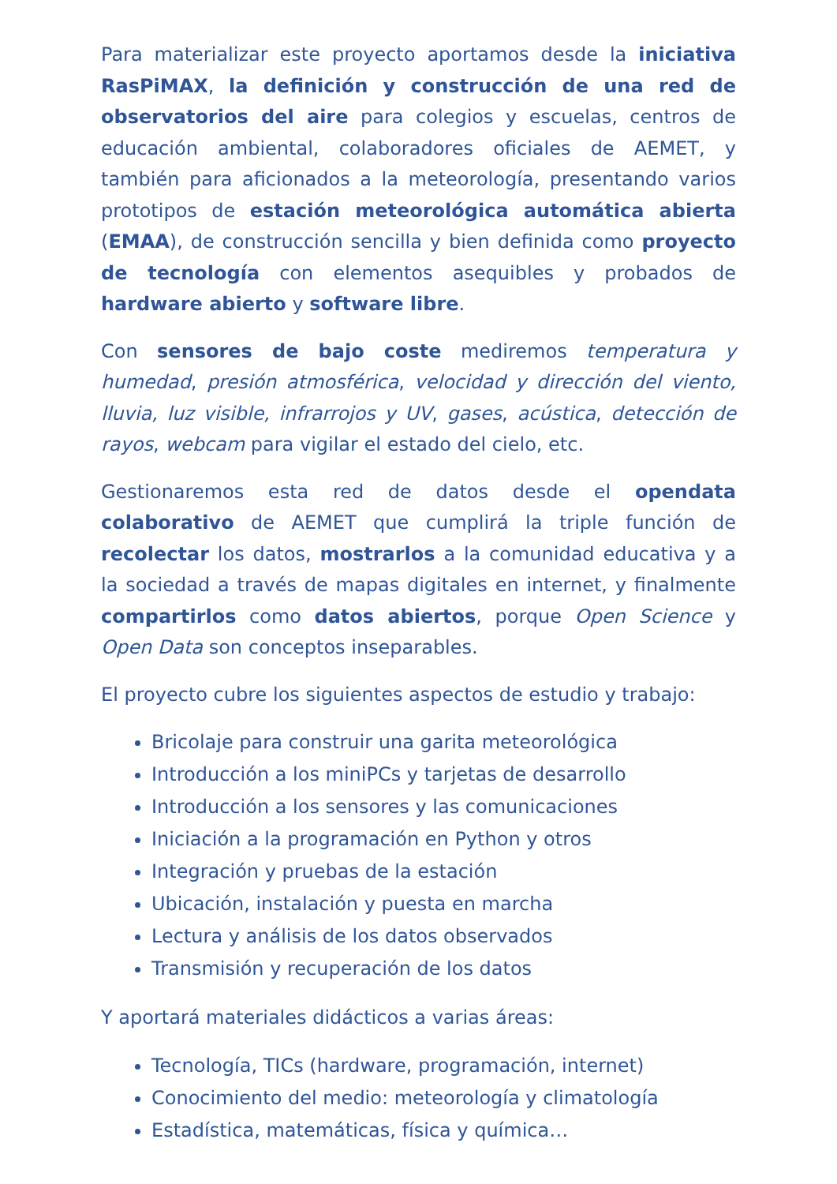Para materializar este proyecto aportamos desde la iniciativa RasPiMAX, la definición y construcción de una red de observatorios del aire para colegios y escuelas, centros de educación ambiental, colaboradores oficiales de AEMET, y también para aficionados a la meteorología, presentando varios prototipos de estación meteorológica automática abierta (EMAA), de construcción sencilla y bien definida como proyecto de tecnología con elementos asequibles y probados de hardware abierto y software libre.
Con sensores de bajo coste mediremos temperatura y humedad, presión atmosférica, velocidad y dirección del viento, lluvia, luz visible, infrarrojos y UV, gases, acústica, detección de rayos, webcam para vigilar el estado del cielo, etc.
Gestionaremos esta red de datos desde el opendata colaborativo de AEMET que cumplirá la triple función de recolectar los datos, mostrarlos a la comunidad educativa y a la sociedad a través de mapas digitales en internet, y finalmente compartirlos como datos abiertos, porque Open Science y Open Data son conceptos inseparables.
El proyecto cubre los siguientes aspectos de estudio y trabajo:
Bricolaje para construir una garita meteorológica
Introducción a los miniPCs y tarjetas de desarrollo
Introducción a los sensores y las comunicaciones
Iniciación a la programación en Python y otros
Integración y pruebas de la estación
Ubicación, instalación y puesta en marcha
Lectura y análisis de los datos observados
Transmisión y recuperación de los datos
Y aportará materiales didácticos a varias áreas:
Tecnología, TICs (hardware, programación, internet)
Conocimiento del medio: meteorología y climatología
Estadística, matemáticas, física y química…